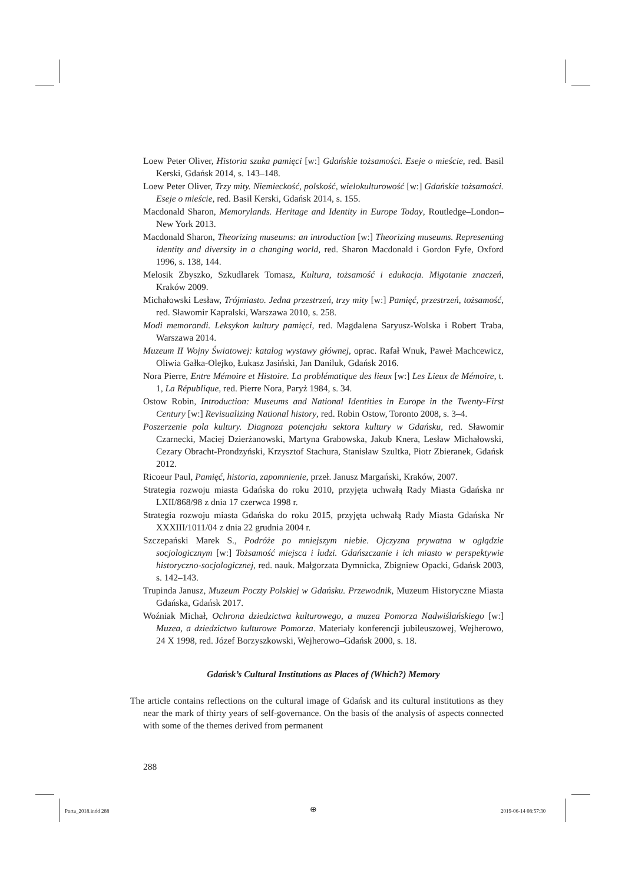Loew Peter Oliver, Historia szuka pamięci [w:] Gdańskie tożsamości. Eseje o mieście, red. Basil Kerski, Gdańsk 2014, s. 143–148.
Loew Peter Oliver, Trzy mity. Niemieckość, polskość, wielokulturowość [w:] Gdańskie tożsamości. Eseje o mieście, red. Basil Kerski, Gdańsk 2014, s. 155.
Macdonald Sharon, Memorylands. Heritage and Identity in Europe Today, Routledge–London–New York 2013.
Macdonald Sharon, Theorizing museums: an introduction [w:] Theorizing museums. Representing identity and diversity in a changing world, red. Sharon Macdonald i Gordon Fyfe, Oxford 1996, s. 138, 144.
Melosik Zbyszko, Szkudlarek Tomasz, Kultura, tożsamość i edukacja. Migotanie znaczeń, Kraków 2009.
Michałowski Lesław, Trójmiasto. Jedna przestrzeń, trzy mity [w:] Pamięć, przestrzeń, tożsamość, red. Sławomir Kapralski, Warszawa 2010, s. 258.
Modi memorandi. Leksykon kultury pamięci, red. Magdalena Saryusz-Wolska i Robert Traba, Warszawa 2014.
Muzeum II Wojny Światowej: katalog wystawy głównej, oprac. Rafał Wnuk, Paweł Machcewicz, Oliwia Gałka-Olejko, Łukasz Jasiński, Jan Daniluk, Gdańsk 2016.
Nora Pierre, Entre Mémoire et Histoire. La problématique des lieux [w:] Les Lieux de Mémoire, t. 1, La République, red. Pierre Nora, Paryż 1984, s. 34.
Ostow Robin, Introduction: Museums and National Identities in Europe in the Twenty-First Century [w:] Revisualizing National history, red. Robin Ostow, Toronto 2008, s. 3–4.
Poszerzenie pola kultury. Diagnoza potencjału sektora kultury w Gdańsku, red. Sławomir Czarnecki, Maciej Dzierżanowski, Martyna Grabowska, Jakub Knera, Lesław Michałowski, Cezary Obracht-Prondzyński, Krzysztof Stachura, Stanisław Szultka, Piotr Zbieranek, Gdańsk 2012.
Ricoeur Paul, Pamięć, historia, zapomnienie, przeł. Janusz Margański, Kraków, 2007.
Strategia rozwoju miasta Gdańska do roku 2010, przyjęta uchwałą Rady Miasta Gdańska nr LXII/868/98 z dnia 17 czerwca 1998 r.
Strategia rozwoju miasta Gdańska do roku 2015, przyjęta uchwałą Rady Miasta Gdańska Nr XXXIII/1011/04 z dnia 22 grudnia 2004 r.
Szczepański Marek S., Podróże po mniejszym niebie. Ojczyzna prywatna w oglądzie socjologicznym [w:] Tożsamość miejsca i ludzi. Gdańszczanie i ich miasto w perspektywie historyczno-socjologicznej, red. nauk. Małgorzata Dymnicka, Zbigniew Opacki, Gdańsk 2003, s. 142–143.
Trupinda Janusz, Muzeum Poczty Polskiej w Gdańsku. Przewodnik, Muzeum Historyczne Miasta Gdańska, Gdańsk 2017.
Woźniak Michał, Ochrona dziedzictwa kulturowego, a muzea Pomorza Nadwiślańskiego [w:] Muzea, a dziedzictwo kulturowe Pomorza. Materiały konferencji jubileuszowej, Wejherowo, 24 X 1998, red. Józef Borzyszkowski, Wejherowo–Gdańsk 2000, s. 18.
Gdańsk’s Cultural Institutions as Places of (Which?) Memory
The article contains reflections on the cultural image of Gdańsk and its cultural institutions as they near the mark of thirty years of self-governance. On the basis of the analysis of aspects connected with some of the themes derived from permanent
288
Porta_2018.indd 288 ⊕ 2019-06-14 08:57:30